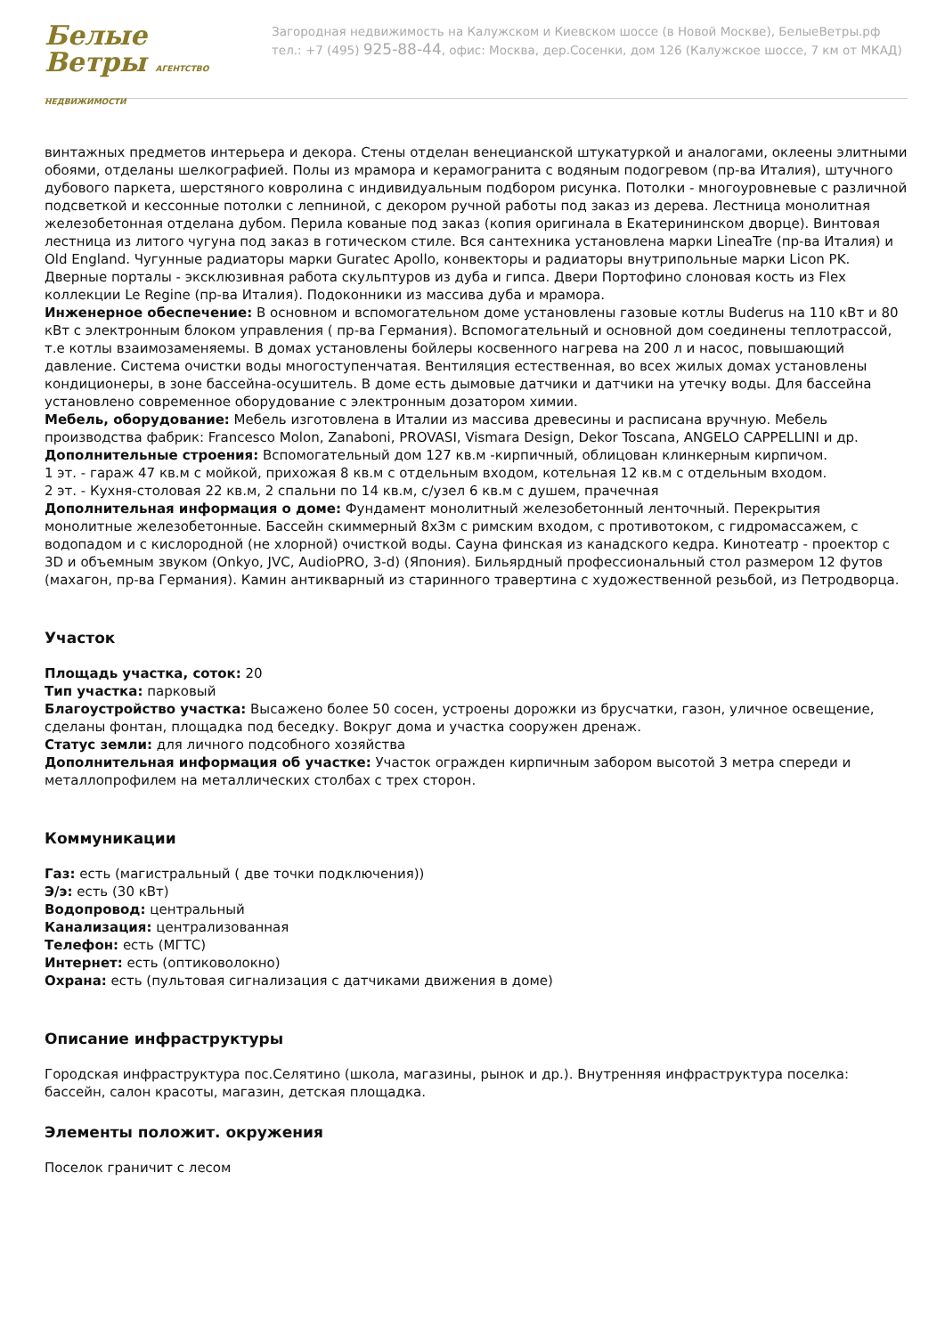Белые
Ветры АГЕНТСТВО НЕДВИЖИМОСТИ
Загородная недвижимость на Калужском и Киевском шоссе (в Новой Москве), БелыеВетры.рф
тел.: +7 (495) 925-88-44, офис: Москва, дер.Сосенки, дом 126 (Калужское шоссе, 7 км от МКАД)
винтажных предметов интерьера и декора. Стены отделан венецианской штукатуркой и аналогами, оклеены элитными обоями, отделаны шелкографией. Полы из мрамора и керамогранита с водяным подогревом (пр-ва Италия), штучного дубового паркета, шерстяного ковролина с индивидуальным подбором рисунка. Потолки - многоуровневые с различной подсветкой и кессонные потолки с лепниной, с декором ручной работы под заказ из дерева. Лестница монолитная железобетонная отделана дубом. Перила кованые под заказ (копия оригинала в Екатерининском дворце). Винтовая лестница из литого чугуна под заказ в готическом стиле. Вся сантехника установлена марки LineaTre (пр-ва Италия) и Old England. Чугунные радиаторы марки Guratec Apollo, конвекторы и радиаторы внутрипольные марки Licon PK. Дверные порталы - эксклюзивная работа скульптуров из дуба и гипса. Двери Портофино слоновая кость из Flex коллекции Le Regine (пр-ва Италия). Подоконники из массива дуба и мрамора.
Инженерное обеспечение: В основном и вспомогательном доме установлены газовые котлы Buderus на 110 кВт и 80 кВт с электронным блоком управления ( пр-ва Германия). Вспомогательный и основной дом соединены теплотрассой, т.е котлы взаимозаменяемы. В домах установлены бойлеры косвенного нагрева на 200 л и насос, повышающий давление. Система очистки воды многоступенчатая. Вентиляция естественная, во всех жилых домах установлены кондиционеры, в зоне бассейна-осушитель. В доме есть дымовые датчики и датчики на утечку воды. Для бассейна установлено современное оборудование с электронным дозатором химии.
Мебель, оборудование: Мебель изготовлена в Италии из массива древесины и расписана вручную. Мебель производства фабрик: Francesco Molon, Zanaboni, PROVASI, Vismara Design, Dekor Toscana, ANGELO CAPPELLINI и др.
Дополнительные строения: Вспомогательный дом 127 кв.м -кирпичный, облицован клинкерным кирпичом.
1 эт. - гараж 47 кв.м с мойкой, прихожая 8 кв.м с отдельным входом, котельная 12 кв.м с отдельным входом.
2 эт. - Кухня-столовая 22 кв.м, 2 спальни по 14 кв.м, с/узел 6 кв.м с душем, прачечная
Дополнительная информация о доме: Фундамент монолитный железобетонный ленточный. Перекрытия монолитные железобетонные. Бассейн скиммерный 8х3м с римским входом, с противотоком, с гидромассажем, с водопадом и с кислородной (не хлорной) очисткой воды. Сауна финская из канадского кедра. Кинотеатр - проектор с 3D и объемным звуком (Onkyo, JVC, AudioPRO, 3-d) (Япония). Бильярдный профессиональный стол размером 12 футов (махагон, пр-ва Германия). Камин антикварный из старинного травертина с художественной резьбой, из Петродворца.
Участок
Площадь участка, соток: 20
Тип участка: парковый
Благоустройство участка: Высажено более 50 сосен, устроены дорожки из брусчатки, газон, уличное освещение, сделаны фонтан, площадка под беседку. Вокруг дома и участка сооружен дренаж.
Статус земли: для личного подсобного хозяйства
Дополнительная информация об участке: Участок огражден кирпичным забором высотой 3 метра спереди и металлопрофилем на металлических столбах с трех сторон.
Коммуникации
Газ: есть (магистральный ( две точки подключения))
Э/э: есть (30 кВт)
Водопровод: центральный
Канализация: централизованная
Телефон: есть (МГТС)
Интернет: есть (оптиковолокно)
Охрана: есть (пультовая сигнализация с датчиками движения в доме)
Описание инфраструктуры
Городская инфраструктура пос.Селятино (школа, магазины, рынок и др.). Внутренняя инфраструктура поселка: бассейн, салон красоты, магазин, детская площадка.
Элементы положит. окружения
Поселок граничит с лесом